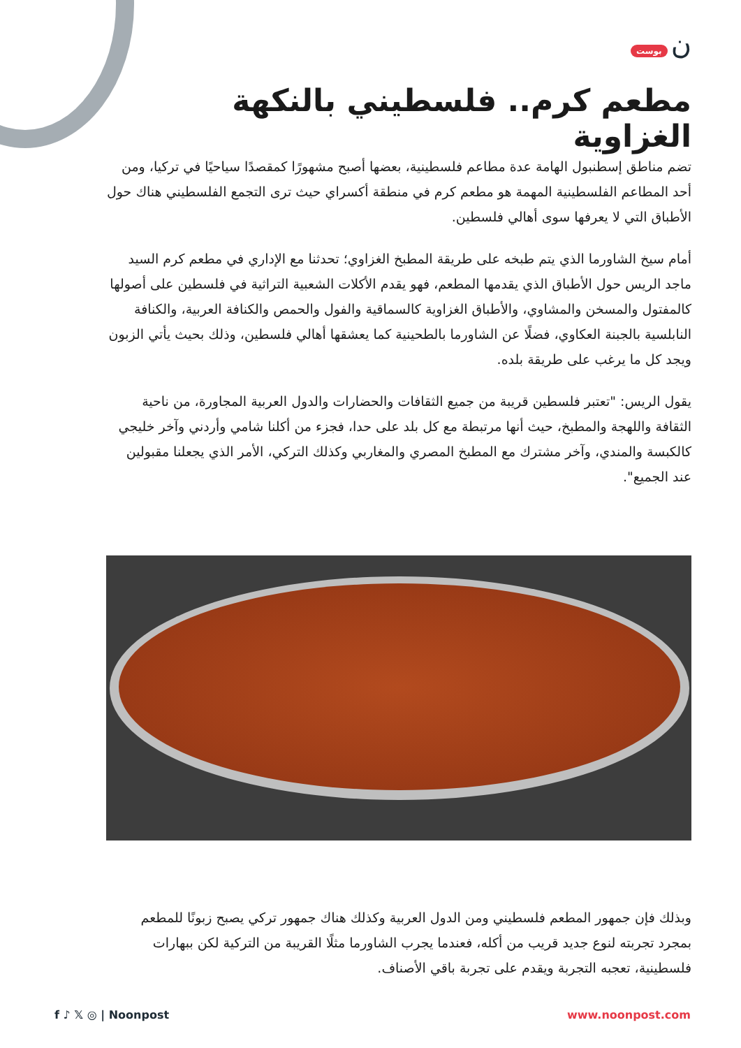ن بوست
مطعم كرم.. فلسطيني بالنكهة الغزاوية
تضم مناطق إسطنبول الهامة عدة مطاعم فلسطينية، بعضها أصبح مشهورًا كمقصدًا سياحيًا في تركيا، ومن أحد المطاعم الفلسطينية المهمة هو مطعم كرم في منطقة أكسراي حيث ترى التجمع الفلسطيني هناك حول الأطباق التي لا يعرفها سوى أهالي فلسطين.
أمام سيخ الشاورما الذي يتم طبخه على طريقة المطبخ الغزاوي؛ تحدثنا مع الإداري في مطعم كرم السيد ماجد الريس حول الأطباق الذي يقدمها المطعم، فهو يقدم الأكلات الشعبية التراثية في فلسطين على أصولها كالمفتول والمسخن والمشاوي، والأطباق الغزاوية كالسماقية والفول والحمص والكنافة العربية، والكنافة النابلسية بالجبنة العكاوي، فضلًا عن الشاورما بالطحينية كما يعشقها أهالي فلسطين، وذلك بحيث يأتي الزبون ويجد كل ما يرغب على طريقة بلده.
يقول الريس: "تعتبر فلسطين قريبة من جميع الثقافات والحضارات والدول العربية المجاورة، من ناحية الثقافة واللهجة والمطبخ، حيث أنها مرتبطة مع كل بلد على حدا، فجزء من أكلنا شامي وأردني وآخر خليجي كالكبسة والمندي، وآخر مشترك مع المطبخ المصري والمغاربي وكذلك التركي، الأمر الذي يجعلنا مقبولين عند الجميع".
وبذلك فإن جمهور المطعم فلسطيني ومن الدول العربية وكذلك هناك جمهور تركي يصبح زبونًا للمطعم بمجرد تجربته لنوع جديد قريب من أكله، فعندما يجرب الشاورما مثلًا القريبة من التركية لكن ببهارات فلسطينية، تعجبه التجربة ويقدم على تجربة باقي الأصناف.
f ♪ 𝕏 ◎ | Noonpost www.noonpost.com